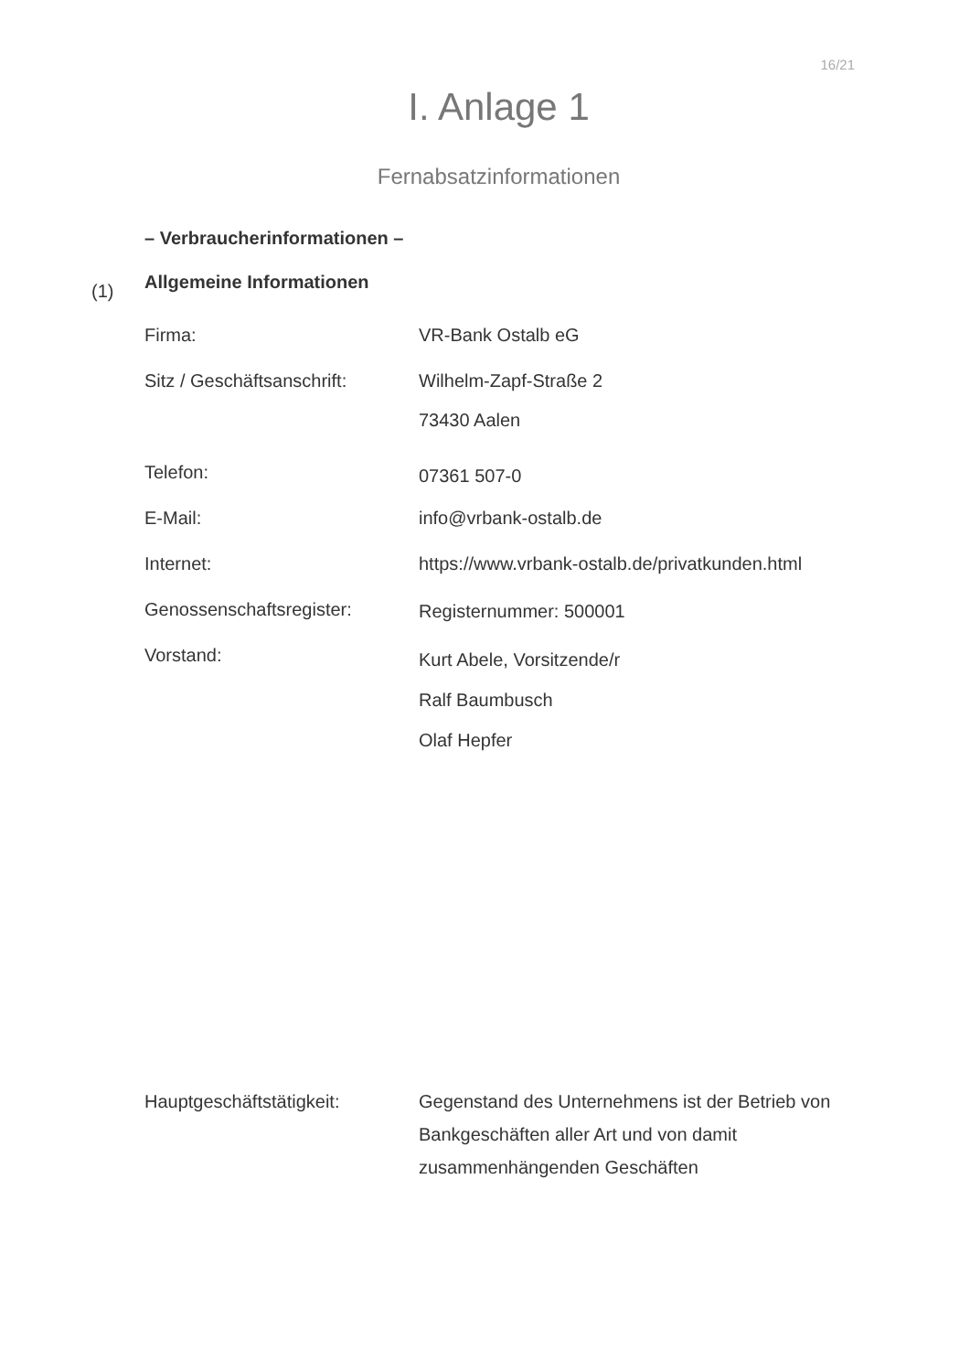16/21
I. Anlage 1
Fernabsatzinformationen
– Verbraucherinformationen –
(1) Allgemeine Informationen
Firma: VR-Bank Ostalb eG
Sitz / Geschäftsanschrift:
Wilhelm-Zapf-Straße 2
73430 Aalen
Telefon:
07361 507-0
E-Mail: info@vrbank-ostalb.de
Internet: https://www.vrbank-ostalb.de/privatkunden.html
Genossenschaftsregister: Registernummer: 500001
Vorstand:
Kurt Abele, Vorsitzende/r
Ralf Baumbusch
Olaf Hepfer
Hauptgeschäftstätigkeit: Gegenstand des Unternehmens ist der Betrieb von Bankgeschäften aller Art und von damit zusammenhängenden Geschäften